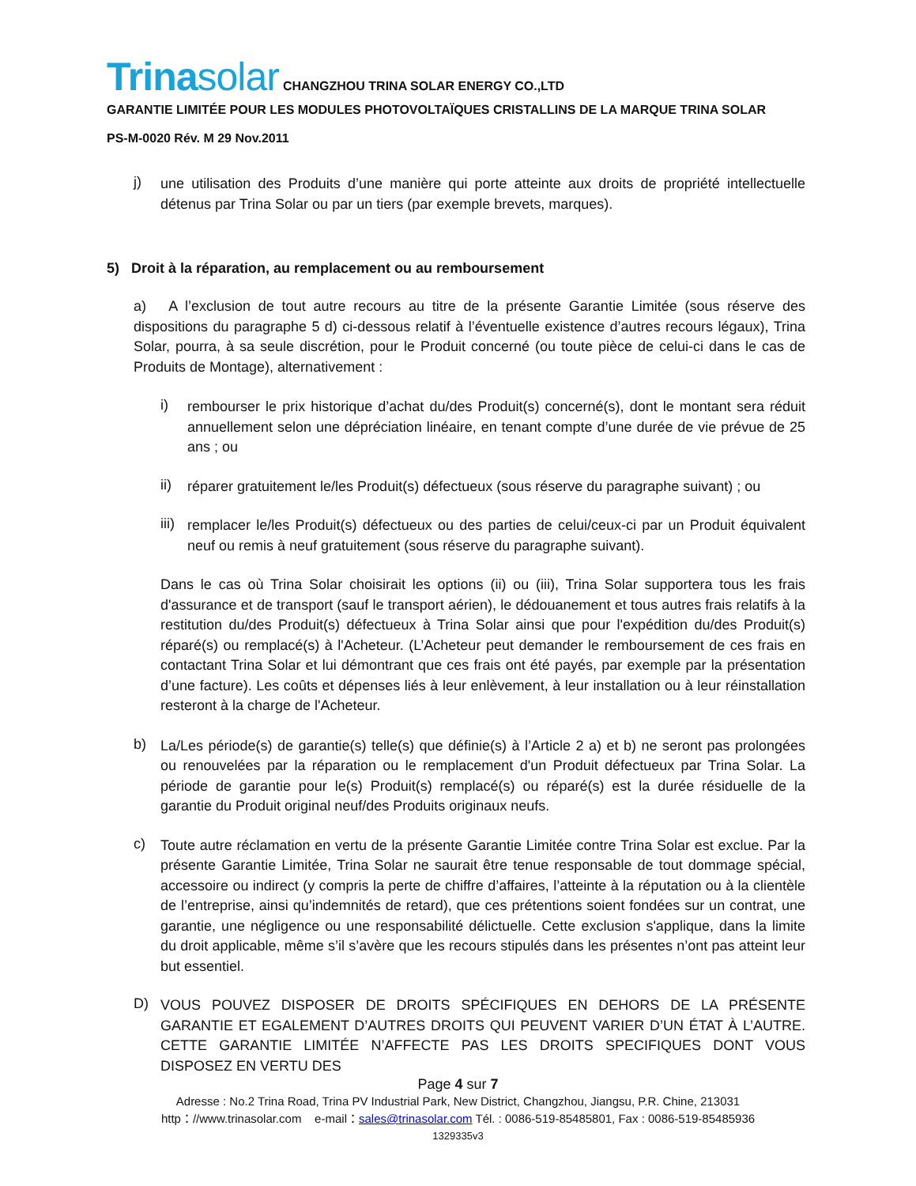Trinasolar CHANGZHOU TRINA SOLAR ENERGY CO.,LTD
GARANTIE LIMITÉE POUR LES MODULES PHOTOVOLTAÏQUES CRISTALLINS DE LA MARQUE TRINA SOLAR
PS-M-0020 Rév. M 29 Nov.2011
j)
une utilisation des Produits d’une manière qui porte atteinte aux droits de propriété intellectuelle détenus par Trina Solar ou par un tiers (par exemple brevets, marques).
5) Droit à la réparation, au remplacement ou au remboursement
a) A l’exclusion de tout autre recours au titre de la présente Garantie Limitée (sous réserve des dispositions du paragraphe 5 d) ci-dessous relatif à l’éventuelle existence d’autres recours légaux), Trina Solar, pourra, à sa seule discrétion, pour le Produit concerné (ou toute pièce de celui-ci dans le cas de Produits de Montage), alternativement :
i)
rembourser le prix historique d’achat du/des Produit(s) concerné(s), dont le montant sera réduit annuellement selon une dépréciation linéaire, en tenant compte d’une durée de vie prévue de 25 ans ; ou
ii)
réparer gratuitement le/les Produit(s) défectueux (sous réserve du paragraphe suivant) ; ou
iii)
remplacer le/les Produit(s) défectueux ou des parties de celui/ceux-ci par un Produit équivalent neuf ou remis à neuf gratuitement (sous réserve du paragraphe suivant).
Dans le cas où Trina Solar choisirait les options (ii) ou (iii), Trina Solar supportera tous les frais d'assurance et de transport (sauf le transport aérien), le dédouanement et tous autres frais relatifs à la restitution du/des Produit(s) défectueux à Trina Solar ainsi que pour l'expédition du/des Produit(s) réparé(s) ou remplacé(s) à l'Acheteur. (L’Acheteur peut demander le remboursement de ces frais en contactant Trina Solar et lui démontrant que ces frais ont été payés, par exemple par la présentation d’une facture). Les coûts et dépenses liés à leur enlèvement, à leur installation ou à leur réinstallation resteront à la charge de l'Acheteur.
b)
La/Les période(s) de garantie(s) telle(s) que définie(s) à l’Article 2 a) et b) ne seront pas prolongées ou renouvelées par la réparation ou le remplacement d'un Produit défectueux par Trina Solar. La période de garantie pour le(s) Produit(s) remplacé(s) ou réparé(s) est la durée résiduelle de la garantie du Produit original neuf/des Produits originaux neufs.
c)
Toute autre réclamation en vertu de la présente Garantie Limitée contre Trina Solar est exclue. Par la présente Garantie Limitée, Trina Solar ne saurait être tenue responsable de tout dommage spécial, accessoire ou indirect (y compris la perte de chiffre d’affaires, l’atteinte à la réputation ou à la clientèle de l’entreprise, ainsi qu’indemnités de retard), que ces prétentions soient fondées sur un contrat, une garantie, une négligence ou une responsabilité délictuelle. Cette exclusion s'applique, dans la limite du droit applicable, même s’il s’avère que les recours stipulés dans les présentes n’ont pas atteint leur but essentiel.
D)
VOUS POUVEZ DISPOSER DE DROITS SPÉCIFIQUES EN DEHORS DE LA PRÉSENTE GARANTIE ET EGALEMENT D’AUTRES DROITS QUI PEUVENT VARIER D’UN ÉTAT À L’AUTRE. CETTE GARANTIE LIMITÉE N’AFFECTE PAS LES DROITS SPECIFIQUES DONT VOUS DISPOSEZ EN VERTU DES
Page 4 sur 7
Adresse : No.2 Trina Road, Trina PV Industrial Park, New District, Changzhou, Jiangsu, P.R. Chine, 213031
http：//www.trinasolar.com e-mail：sales@trinasolar.com Tél. : 0086-519-85485801, Fax : 0086-519-85485936
1329335v3